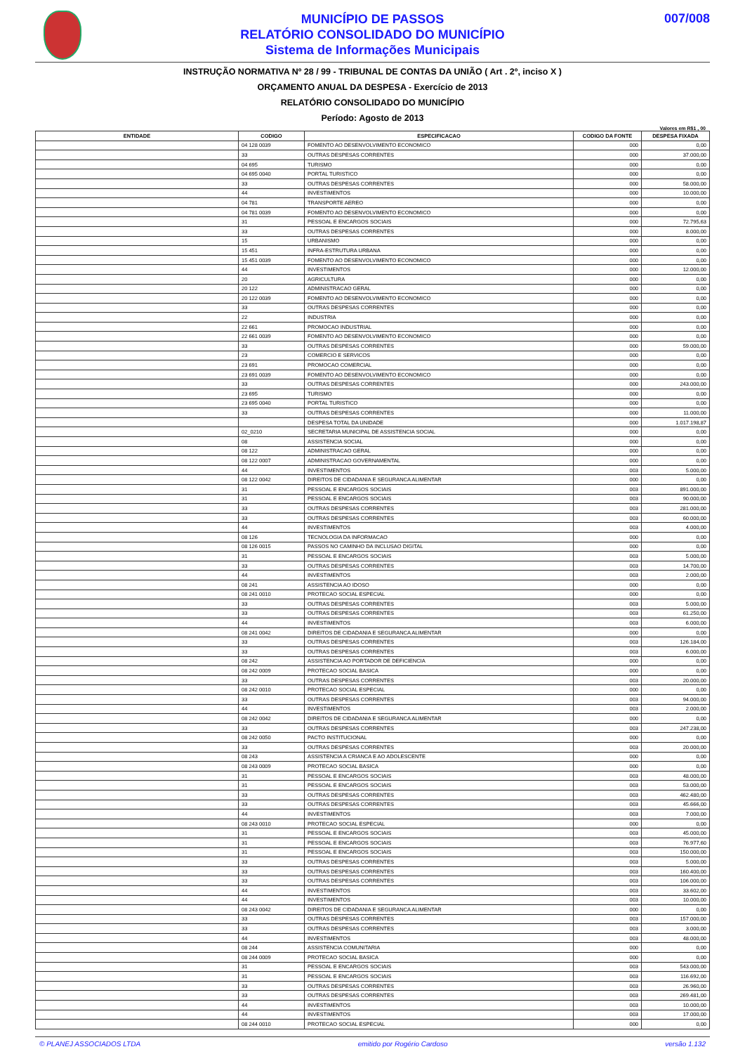MUNICÍPIO DE PASSOS
RELATÓRIO CONSOLIDADO DO MUNICÍPIO
Sistema de Informações Municipais
007/008
INSTRUÇÃO NORMATIVA Nº 28 / 99 - TRIBUNAL DE CONTAS DA UNIÃO ( Art . 2º, inciso X )
ORÇAMENTO ANUAL DA DESPESA - Exercício de 2013
RELATÓRIO CONSOLIDADO DO MUNICÍPIO
Período: Agosto de 2013
Valores em R$1 , 00
| ENTIDADE | CODIGO | ESPECIFICACAO | CODIGO DA FONTE | DESPESA FIXADA |
| --- | --- | --- | --- | --- |
| | 04 128 0039 | FOMENTO AO DESENVOLVIMENTO ECONOMICO | 000 | 0,00 |
| | 33 | OUTRAS DESPESAS CORRENTES | 000 | 37.000,00 |
| | 04 695 | TURISMO | 000 | 0,00 |
| | 04 695 0040 | PORTAL TURISTICO | 000 | 0,00 |
| | 33 | OUTRAS DESPESAS CORRENTES | 000 | 58.000,00 |
| | 44 | INVESTIMENTOS | 000 | 10.000,00 |
| | 04 781 | TRANSPORTE AEREO | 000 | 0,00 |
| | 04 781 0039 | FOMENTO AO DESENVOLVIMENTO ECONOMICO | 000 | 0,00 |
| | 31 | PESSOAL E ENCARGOS SOCIAIS | 000 | 72.795,63 |
| | 33 | OUTRAS DESPESAS CORRENTES | 000 | 8.000,00 |
| | 15 | URBANISMO | 000 | 0,00 |
| | 15 451 | INFRA-ESTRUTURA URBANA | 000 | 0,00 |
| | 15 451 0039 | FOMENTO AO DESENVOLVIMENTO ECONOMICO | 000 | 0,00 |
| | 44 | INVESTIMENTOS | 000 | 12.000,00 |
| | 20 | AGRICULTURA | 000 | 0,00 |
| | 20 122 | ADMINISTRACAO GERAL | 000 | 0,00 |
| | 20 122 0039 | FOMENTO AO DESENVOLVIMENTO ECONOMICO | 000 | 0,00 |
| | 33 | OUTRAS DESPESAS CORRENTES | 000 | 0,00 |
| | 22 | INDUSTRIA | 000 | 0,00 |
| | 22 661 | PROMOCAO INDUSTRIAL | 000 | 0,00 |
| | 22 661 0039 | FOMENTO AO DESENVOLVIMENTO ECONOMICO | 000 | 0,00 |
| | 33 | OUTRAS DESPESAS CORRENTES | 000 | 59.000,00 |
| | 23 | COMERCIO E SERVICOS | 000 | 0,00 |
| | 23 691 | PROMOCAO COMERCIAL | 000 | 0,00 |
| | 23 691 0039 | FOMENTO AO DESENVOLVIMENTO ECONOMICO | 000 | 0,00 |
| | 33 | OUTRAS DESPESAS CORRENTES | 000 | 243.000,00 |
| | 23 695 | TURISMO | 000 | 0,00 |
| | 23 695 0040 | PORTAL TURISTICO | 000 | 0,00 |
| | 33 | OUTRAS DESPESAS CORRENTES | 000 | 11.000,00 |
| | | DESPESA TOTAL DA UNIDADE | 000 | 1.017.198,87 |
| | 02_0210 | SECRETARIA MUNICIPAL DE ASSISTENCIA SOCIAL | 000 | 0,00 |
| | 08 | ASSISTENCIA SOCIAL | 000 | 0,00 |
| | 08 122 | ADMINISTRACAO GERAL | 000 | 0,00 |
| | 08 122 0007 | ADMINISTRACAO GOVERNAMENTAL | 000 | 0,00 |
| | 44 | INVESTIMENTOS | 003 | 5.000,00 |
| | 08 122 0042 | DIREITOS DE CIDADANIA E SEGURANCA ALIMENTAR | 000 | 0,00 |
| | 31 | PESSOAL E ENCARGOS SOCIAIS | 003 | 891.000,00 |
| | 31 | PESSOAL E ENCARGOS SOCIAIS | 003 | 90.000,00 |
| | 33 | OUTRAS DESPESAS CORRENTES | 003 | 281.000,00 |
| | 33 | OUTRAS DESPESAS CORRENTES | 003 | 60.000,00 |
| | 44 | INVESTIMENTOS | 003 | 4.000,00 |
| | 08 126 | TECNOLOGIA DA INFORMACAO | 000 | 0,00 |
| | 08 126 0015 | PASSOS NO CAMINHO DA INCLUSAO DIGITAL | 000 | 0,00 |
| | 31 | PESSOAL E ENCARGOS SOCIAIS | 003 | 5.000,00 |
| | 33 | OUTRAS DESPESAS CORRENTES | 003 | 14.700,00 |
| | 44 | INVESTIMENTOS | 003 | 2.000,00 |
| | 08 241 | ASSISTENCIA AO IDOSO | 000 | 0,00 |
| | 08 241 0010 | PROTECAO SOCIAL ESPECIAL | 000 | 0,00 |
| | 33 | OUTRAS DESPESAS CORRENTES | 003 | 5.000,00 |
| | 33 | OUTRAS DESPESAS CORRENTES | 003 | 61.250,00 |
| | 44 | INVESTIMENTOS | 003 | 6.000,00 |
| | 08 241 0042 | DIREITOS DE CIDADANIA E SEGURANCA ALIMENTAR | 000 | 0,00 |
| | 33 | OUTRAS DESPESAS CORRENTES | 003 | 126.184,00 |
| | 33 | OUTRAS DESPESAS CORRENTES | 003 | 6.000,00 |
| | 08 242 | ASSISTENCIA AO PORTADOR DE DEFICIENCIA | 000 | 0,00 |
| | 08 242 0009 | PROTECAO SOCIAL BASICA | 000 | 0,00 |
| | 33 | OUTRAS DESPESAS CORRENTES | 003 | 20.000,00 |
| | 08 242 0010 | PROTECAO SOCIAL ESPECIAL | 000 | 0,00 |
| | 33 | OUTRAS DESPESAS CORRENTES | 003 | 94.000,00 |
| | 44 | INVESTIMENTOS | 003 | 2.000,00 |
| | 08 242 0042 | DIREITOS DE CIDADANIA E SEGURANCA ALIMENTAR | 000 | 0,00 |
| | 33 | OUTRAS DESPESAS CORRENTES | 003 | 247.238,00 |
| | 08 242 0050 | PACTO INSTITUCIONAL | 000 | 0,00 |
| | 33 | OUTRAS DESPESAS CORRENTES | 003 | 20.000,00 |
| | 08 243 | ASSISTENCIA A CRIANCA E AO ADOLESCENTE | 000 | 0,00 |
| | 08 243 0009 | PROTECAO SOCIAL BASICA | 000 | 0,00 |
| | 31 | PESSOAL E ENCARGOS SOCIAIS | 003 | 48.000,00 |
| | 31 | PESSOAL E ENCARGOS SOCIAIS | 003 | 53.000,00 |
| | 33 | OUTRAS DESPESAS CORRENTES | 003 | 462.480,00 |
| | 33 | OUTRAS DESPESAS CORRENTES | 003 | 45.666,00 |
| | 44 | INVESTIMENTOS | 003 | 7.000,00 |
| | 08 243 0010 | PROTECAO SOCIAL ESPECIAL | 000 | 0,00 |
| | 31 | PESSOAL E ENCARGOS SOCIAIS | 003 | 45.000,00 |
| | 31 | PESSOAL E ENCARGOS SOCIAIS | 003 | 76.977,60 |
| | 31 | PESSOAL E ENCARGOS SOCIAIS | 003 | 150.000,00 |
| | 33 | OUTRAS DESPESAS CORRENTES | 003 | 5.000,00 |
| | 33 | OUTRAS DESPESAS CORRENTES | 003 | 160.400,00 |
| | 33 | OUTRAS DESPESAS CORRENTES | 003 | 106.000,00 |
| | 44 | INVESTIMENTOS | 003 | 33.602,00 |
| | 44 | INVESTIMENTOS | 003 | 10.000,00 |
| | 08 243 0042 | DIREITOS DE CIDADANIA E SEGURANCA ALIMENTAR | 000 | 0,00 |
| | 33 | OUTRAS DESPESAS CORRENTES | 003 | 157.000,00 |
| | 33 | OUTRAS DESPESAS CORRENTES | 003 | 3.000,00 |
| | 44 | INVESTIMENTOS | 003 | 48.000,00 |
| | 08 244 | ASSISTENCIA COMUNITARIA | 000 | 0,00 |
| | 08 244 0009 | PROTECAO SOCIAL BASICA | 000 | 0,00 |
| | 31 | PESSOAL E ENCARGOS SOCIAIS | 003 | 543.000,00 |
| | 31 | PESSOAL E ENCARGOS SOCIAIS | 003 | 116.692,00 |
| | 33 | OUTRAS DESPESAS CORRENTES | 003 | 26.960,00 |
| | 33 | OUTRAS DESPESAS CORRENTES | 003 | 269.481,00 |
| | 44 | INVESTIMENTOS | 003 | 10.000,00 |
| | 44 | INVESTIMENTOS | 003 | 17.000,00 |
| | 08 244 0010 | PROTECAO SOCIAL ESPECIAL | 000 | 0,00 |
© PLANEJ ASSOCIADOS LTDA emitido por Rogério Cardoso versão 1.132